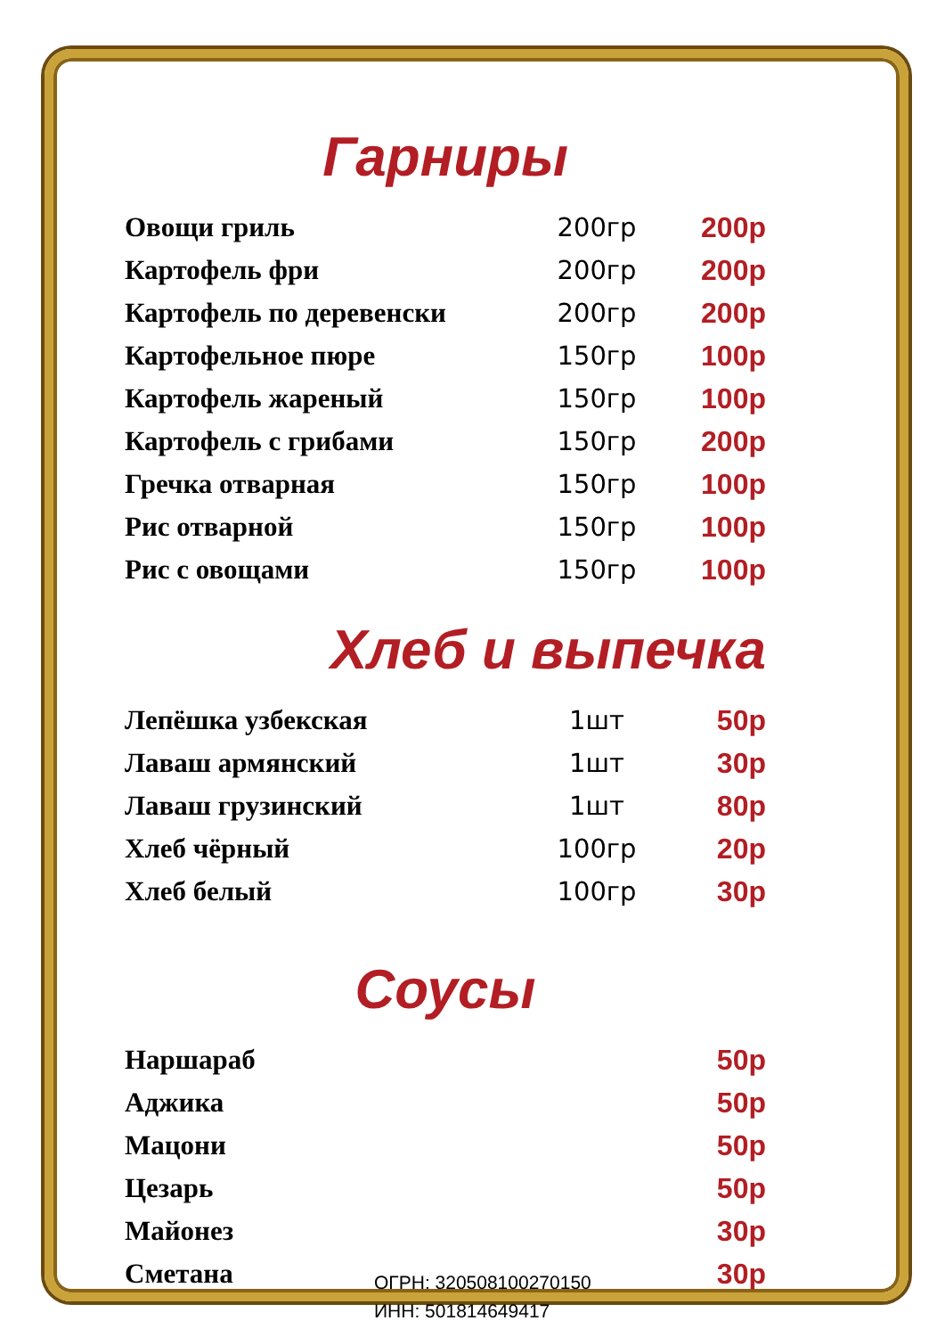Гарниры
| Овощи гриль | 200гр | 200р |
| Картофель фри | 200гр | 200р |
| Картофель по деревенски | 200гр | 200р |
| Картофельное пюре | 150гр | 100р |
| Картофель жареный | 150гр | 100р |
| Картофель с грибами | 150гр | 200р |
| Гречка отварная | 150гр | 100р |
| Рис отварной | 150гр | 100р |
| Рис с овощами | 150гр | 100р |
Хлеб и выпечка
| Лепёшка узбекская | 1шт | 50р |
| Лаваш армянский | 1шт | 30р |
| Лаваш грузинский | 1шт | 80р |
| Хлеб чёрный | 100гр | 20р |
| Хлеб белый | 100гр | 30р |
Соусы
| Наршараб | 50р |
| Аджика | 50р |
| Мацони | 50р |
| Цезарь | 50р |
| Майонез | 30р |
| Сметана | 30р |
ОГРН: 320508100270150
ИНН: 501814649417